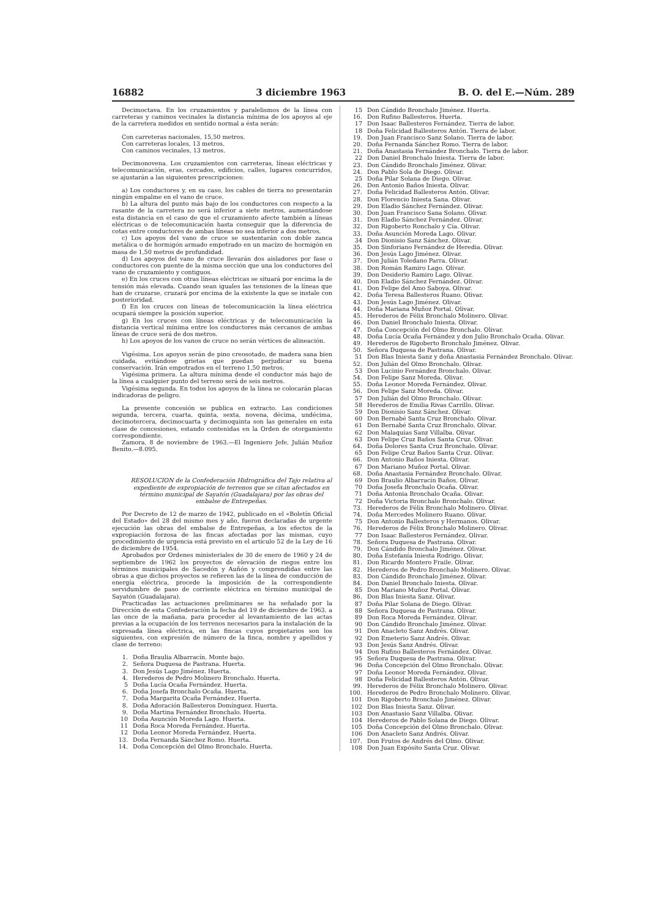16882 3 diciembre 1963 B. O. del E.—Núm. 289
Decimoctava. En los cruzamientos y paralelismos de la línea con carreteras y caminos vecinales la distancia mínima de los apoyos al eje de la carretera medidos en sentido normal a ésta serán:
Con carreteras nacionales, 15,50 metros.
Con carreteras locales, 13 metros.
Con caminos vecinales, 13 metros.
Decimonovena. Los cruzamientos con carreteras, líneas eléctricas y telecomunicación, eras, cercados, edificios, calles, lugares concurridos, se ajustarán a las siguientes prescripciones:
a) Los conductores y, en su caso, los cables de tierra no presentarán ningún empalme en el vano de cruce.
b) La altura del punto más bajo de los conductores con respecto a la rasante de la carretera no será inferior a siete metros, aumentándose esta distancia en el caso de que el cruzamiento afecte también a líneas eléctricas o de telecomunicación hasta conseguir que la diferencia de cotas entre conductores de ambas líneas no sea inferior a dos metros.
c) Los apoyos del vano de cruce se sustentarán con doble zanca metálica o de hormigón armado empotrado en un macizo de hormigón en masa de 1,50 metros de profundidad.
d) Los apoyos del vano de cruce llevarán dos aisladores por fase o conductores con puente de la misma sección que una los conductores del vano de cruzamiento y contiguos.
e) En los cruces con otras líneas eléctricas se situará por encima la de tensión más elevada. Cuando sean iguales las tensiones de la líneas que han de cruzarse, cruzará por encima de la existente la que se instale con posterioridad.
f) En los cruces con líneas de telecomunicación la línea eléctrica ocupará siempre la posición superior.
g) En los cruces con líneas eléctricas y de telecomunicación la distancia vertical mínima entre los conductores más cercanos de ambas líneas de cruce será de dos metros.
h) Los apoyos de los vanos de cruce no serán vértices de alineación.
Vigésima. Los apoyos serán de pino creosotado, de madera sana bien cuidada, evitándose grietas que puedan perjudicar su buena conservación. Irán empotrados en el terreno 1,50 metros.
Vigésima primera. La altura mínima desde el conductor más bajo de la línea a cualquier punto del terreno será de seis metros.
Vigésima segunda. En todos los apoyos de la línea se colocarán placas indicadoras de peligro.
La presente concesión se publica en extracto. Las condiciones segunda, tercera, cuarta, quinta, sexta, novena, décima, undécima, decimotercera, decimocuarta y decimoquinta son las generales en esta clase de concesiones, estando contenidas en la Orden de otorgamiento correspondiente.
Zamora, 8 de noviembre de 1963.—El Ingeniero Jefe, Julián Muñoz Benito.—8.095.
RESOLUCION de la Confederación Hidrográfica del Tajo relativa al expediente de expropiación de terrenos que se citan afectados en término municipal de Sayatón (Guadalajara) por las obras del embalse de Entrepeñas.
Por Decreto de 12 de marzo de 1942, publicado en el «Boletín Oficial del Estado» del 28 del mismo mes y año, fueron declaradas de urgente ejecución las obras del embalse de Entrepeñas, a los efectos de la expropiación forzosa de las fincas afectadas por las mismas, cuyo procedimiento de urgencia está previsto en el artículo 52 de la Ley de 16 de diciembre de 1954.
Aprobados por Ordenes ministeriales de 30 de enero de 1960 y 24 de septiembre de 1962 los proyectos de elevación de riegos entre los términos municipales de Sacedón y Auñón y comprendidas entre las obras a que dichos proyectos se refieren las de la línea de conducción de energía eléctrica, procede la imposición de la correspondiente servidumbre de paso de corriente eléctrica en término municipal de Sayatón (Guadalajara).
Practicadas las actuaciones preliminares se ha señalado por la Dirección de esta Confederación la fecha del 19 de diciembre de 1963, a las once de la mañana, para proceder al levantamiento de las actas previas a la ocupación de los terrenos necesarios para la instalación de la expresada línea eléctrica, en las fincas cuyos propietarios son los siguientes, con expresión de número de la finca, nombre y apellidos y clase de terreno:
1. Doña Braulia Albarracín. Monte bajo.
2. Señora Duquesa de Pastrana. Huerta.
3. Don Jesús Lago Jiménez. Huerta.
4. Herederos de Pedro Molinero Bronchalo. Huerta.
5 Doña Lucía Ocaña Fernández. Huerta.
6. Doña Josefa Bronchalo Ocaña. Huerta.
7. Doña Margarita Ocaña Fernández. Huerta.
8. Doña Adoración Ballesteros Domínguez. Huerta.
9. Doña Martina Fernández Bronchalo. Huerta.
10 Doña Asunción Moreda Lago. Huerta.
11 Doña Roca Moreda Fernández. Huerta.
12 Doña Leonor Moreda Fernández. Huerta.
13. Doña Fernanda Sánchez Romo. Huerta.
14. Doña Concepción del Olmo Bronchalo. Huerta.
15 Don Cándido Bronchalo Jiménez. Huerta.
16. Don Rufino Ballesteros. Huerta.
17 Don Isaac Ballesteros Fernández. Tierra de labor.
18 Doña Felicidad Ballesteros Antón. Tierra de labor.
19. Don Juan Francisco Sanz Solano. Tierra de labor.
20. Doña Fernanda Sánchez Romo. Tierra de labor.
21. Doña Anastasia Fernández Bronchalo. Tierra de labor.
22 Don Daniel Bronchalo Iniesta. Tierra de labor.
23. Don Cándido Bronchalo Jiménez. Olivar.
24. Don Pablo Sola de Diego. Olivar.
25 Doña Pilar Solana de Diego. Olivar.
26. Don Antonio Baños Iniesta. Olivar.
27. Doña Felicidad Ballesteros Antón. Olivar.
28. Don Florencio Iniesta Sana. Olivar.
29. Don Eladio Sánchez Fernández. Olivar.
30. Don Juan Francisco Sana Solano. Olivar.
31. Don Eladio Sánchez Fernández. Olivar.
32. Don Rigoberto Ronchalo y Cía. Olivar.
33. Doña Asunción Moreda Lago. Olivar.
34 Don Dionisio Sanz Sánchez. Olivar.
35. Don Sinforiano Fernández de Heredia. Olivar.
36. Don Jesús Lago Jiménez. Olivar.
37. Don Julián Toledano Parra. Olivar.
38. Don Román Ramiro Lago. Olivar.
39. Don Desiderio Ramiro Lago. Olivar.
40. Don Eladio Sánchez Fernández. Olivar.
41. Don Felipe del Amo Saboya. Olivar.
42. Doña Teresa Ballesteros Ruano. Olivar.
43. Don Jesús Lago Jiménez. Olivar.
44. Doña Mariana Muñoz Portal. Olivar.
45. Herederos de Félix Bronchalo Molinero. Olivar.
46. Don Daniel Bronchalo Iniesta. Olivar.
47. Doña Concepción del Olmo Bronchalo. Olivar.
48. Doña Lucía Ocaña Fernández y don Julio Bronchalo Ocaña. Olivar.
49. Herederos de Rigoberto Bronchalo Jiménez. Olivar.
50. Señora Duquesa de Pastrana. Olivar.
51 Don Blas Iniesta Sanz y doña Anastasia Fernández Bronchalo. Olivar.
52. Don Julián del Olmo Bronchalo. Olivar.
53 Don Lucinio Fernández Bronchalo. Olivar.
54. Don Felipe Sanz Moreda. Olivar.
55. Doña Leonor Moreda Fernández. Olivar.
56. Don Felipe Sanz Moreda. Olivar.
57 Don Julián del Olmo Bronchalo. Olivar.
58 Herederos de Emilia Rivas Carrillo. Olivar.
59 Don Dionisio Sanz Sánchez. Olivar.
60 Don Bernabé Santa Cruz Bronchalo. Olivar.
61 Don Bernabé Santa Cruz Bronchalo. Olivar.
62 Don Malaquías Sanz Villalba. Olivar.
63 Don Felipe Cruz Baños Santa Cruz. Olivar.
64. Doña Dolores Santa Cruz Bronchalo. Olivar.
65 Don Felipe Cruz Baños Santa Cruz. Olivar.
66. Don Antonio Baños Iniesta. Olivar.
67 Don Mariano Muñoz Portal. Olivar.
68. Doña Anastasia Fernández Bronchalo. Olivar.
69 Don Braulio Albarracín Baños. Olivar.
70 Doña Josefa Bronchalo Ocaña. Olivar.
71 Doña Antonia Bronchalo Ocaña. Olivar.
72 Doña Victoria Bronchalo Bronchalo. Olivar.
73. Herederos de Félix Bronchalo Molinero. Olivar.
74. Doña Mercedes Molinero Ruano. Olivar.
75 Don Antonio Ballesteros y Hermanos. Olivar.
76. Herederos de Félix Bronchalo Molinero. Olivar.
77 Don Isaac Ballesteros Fernández. Olivar.
78. Señora Duquesa de Pastrana. Olivar.
79. Don Cándido Bronchalo Jiménez. Olivar.
80. Doña Estefanía Iniesta Rodrigo. Olivar.
81. Don Ricardo Montero Fraile. Olivar.
82. Herederos de Pedro Bronchalo Molinero. Olivar.
83. Don Cándido Bronchalo Jiménez. Olivar.
84. Don Daniel Bronchalo Iniesta. Olivar.
85 Don Mariano Muñoz Portal. Olivar.
86. Don Blas Iniesta Sanz. Olivar.
87 Doña Pilar Solana de Diego. Olivar.
88 Señora Duquesa de Pastrana. Olivar.
89 Don Roca Moreda Fernández. Olivar.
90 Don Cándido Bronchalo Jiménez. Olivar.
91 Don Anacleto Sanz Andrés. Olivar.
92 Don Emeterio Sanz Andrés. Olivar.
93 Don Jesús Sanz Andrés. Olivar.
94 Don Rufino Ballesteros Fernández. Olivar.
95 Señora Duquesa de Pastrana. Olivar.
96 Doña Concepción del Olmo Bronchalo. Olivar.
97 Doña Leonor Moreda Fernández. Olivar.
98 Doña Felicidad Ballesteros Antón. Olivar.
99. Herederos de Félix Bronchalo Molinero. Olivar.
100. Herederos de Pedro Bronchalo Molinero. Olivar.
101 Don Rigoberto Bronchalo Jiménez. Olivar.
102 Don Blas Iniesta Sanz. Olivar.
103 Don Anastasio Sanz Villalba. Olivar.
104 Herederos de Pablo Solana de Diego. Olivar.
105 Doña Concepción del Olmo Bronchalo. Olivar.
106 Don Anacleto Sanz Andrés. Olivar.
107. Don Frutos de Andrés del Olmo. Olivar.
108 Don Juan Expósito Santa Cruz. Olivar.